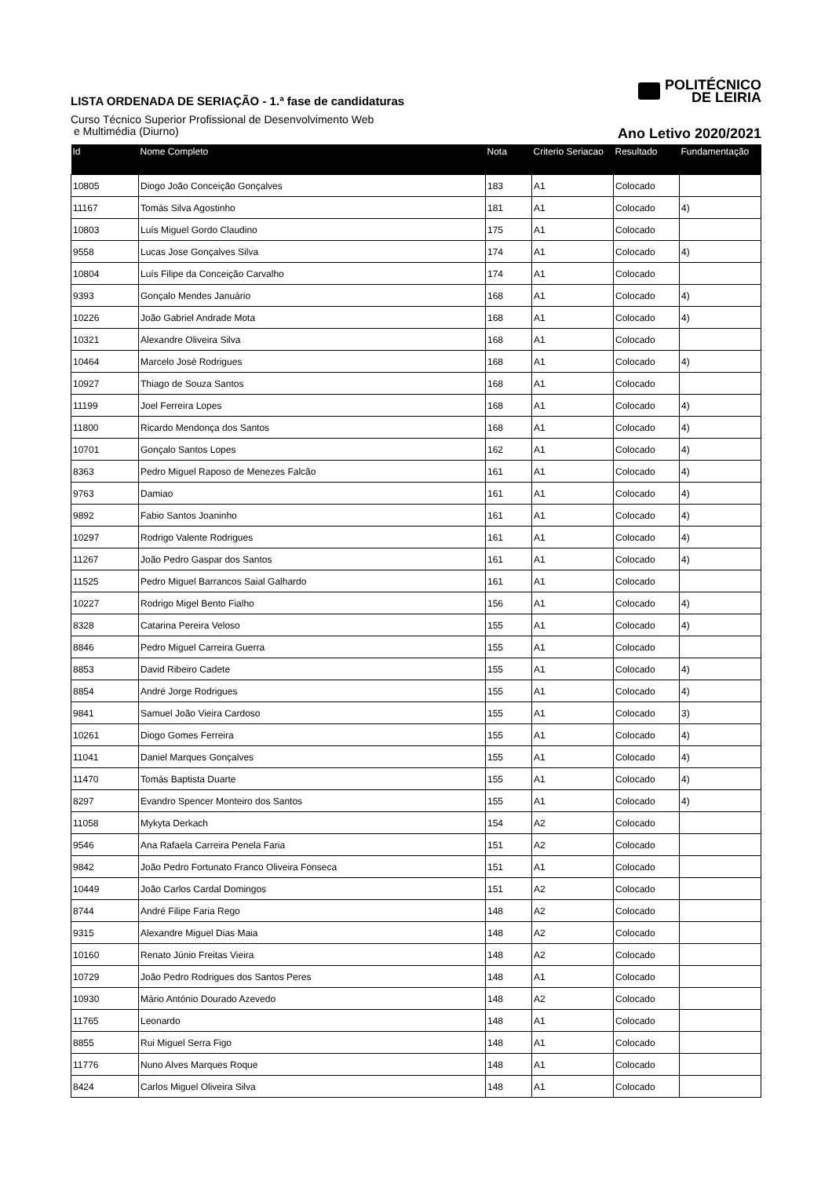LISTA ORDENADA DE SERIAÇÃO - 1.ª fase de candidaturas
Curso Técnico Superior Profissional de Desenvolvimento Web
e Multimédia (Diurno)
POLITÉCNICO
DE LEIRIA
Ano Letivo 2020/2021
| Id | Nome Completo | Nota | Criterio Seriacao | Resultado | Fundamentação |
| --- | --- | --- | --- | --- | --- |
| 10805 | Diogo João Conceição Gonçalves | 183 | A1 | Colocado | |
| 11167 | Tomás Silva Agostinho | 181 | A1 | Colocado | 4) |
| 10803 | Luís Miguel Gordo Claudino | 175 | A1 | Colocado | |
| 9558 | Lucas Jose Gonçalves Silva | 174 | A1 | Colocado | 4) |
| 10804 | Luís Filipe da Conceição Carvalho | 174 | A1 | Colocado | |
| 9393 | Gonçalo Mendes Januário | 168 | A1 | Colocado | 4) |
| 10226 | João Gabriel Andrade Mota | 168 | A1 | Colocado | 4) |
| 10321 | Alexandre Oliveira Silva | 168 | A1 | Colocado | |
| 10464 | Marcelo José Rodrigues | 168 | A1 | Colocado | 4) |
| 10927 | Thiago de Souza Santos | 168 | A1 | Colocado | |
| 11199 | Joel Ferreira Lopes | 168 | A1 | Colocado | 4) |
| 11800 | Ricardo Mendonça dos Santos | 168 | A1 | Colocado | 4) |
| 10701 | Gonçalo Santos Lopes | 162 | A1 | Colocado | 4) |
| 8363 | Pedro Miguel Raposo de Menezes Falcão | 161 | A1 | Colocado | 4) |
| 9763 | Damiao | 161 | A1 | Colocado | 4) |
| 9892 | Fabio Santos Joaninho | 161 | A1 | Colocado | 4) |
| 10297 | Rodrigo Valente Rodrigues | 161 | A1 | Colocado | 4) |
| 11267 | João Pedro Gaspar dos Santos | 161 | A1 | Colocado | 4) |
| 11525 | Pedro Miguel Barrancos Saial Galhardo | 161 | A1 | Colocado | |
| 10227 | Rodrigo Migel Bento Fialho | 156 | A1 | Colocado | 4) |
| 8328 | Catarina Pereira Veloso | 155 | A1 | Colocado | 4) |
| 8846 | Pedro Miguel Carreira Guerra | 155 | A1 | Colocado | |
| 8853 | David Ribeiro Cadete | 155 | A1 | Colocado | 4) |
| 8854 | André Jorge Rodrigues | 155 | A1 | Colocado | 4) |
| 9841 | Samuel João Vieira Cardoso | 155 | A1 | Colocado | 3) |
| 10261 | Diogo Gomes Ferreira | 155 | A1 | Colocado | 4) |
| 11041 | Daniel Marques Gonçalves | 155 | A1 | Colocado | 4) |
| 11470 | Tomás Baptista Duarte | 155 | A1 | Colocado | 4) |
| 8297 | Evandro Spencer Monteiro dos Santos | 155 | A1 | Colocado | 4) |
| 11058 | Mykyta Derkach | 154 | A2 | Colocado | |
| 9546 | Ana Rafaela Carreira Penela Faria | 151 | A2 | Colocado | |
| 9842 | João Pedro Fortunato Franco Oliveira Fonseca | 151 | A1 | Colocado | |
| 10449 | João Carlos Cardal Domingos | 151 | A2 | Colocado | |
| 8744 | André Filipe Faria Rego | 148 | A2 | Colocado | |
| 9315 | Alexandre Miguel Dias Maia | 148 | A2 | Colocado | |
| 10160 | Renato Júnio Freitas Vieira | 148 | A2 | Colocado | |
| 10729 | João Pedro Rodrigues dos Santos Peres | 148 | A1 | Colocado | |
| 10930 | Mário António Dourado Azevedo | 148 | A2 | Colocado | |
| 11765 | Leonardo | 148 | A1 | Colocado | |
| 8855 | Rui Miguel Serra Figo | 148 | A1 | Colocado | |
| 11776 | Nuno Alves Marques Roque | 148 | A1 | Colocado | |
| 8424 | Carlos Miguel Oliveira Silva | 148 | A1 | Colocado | |